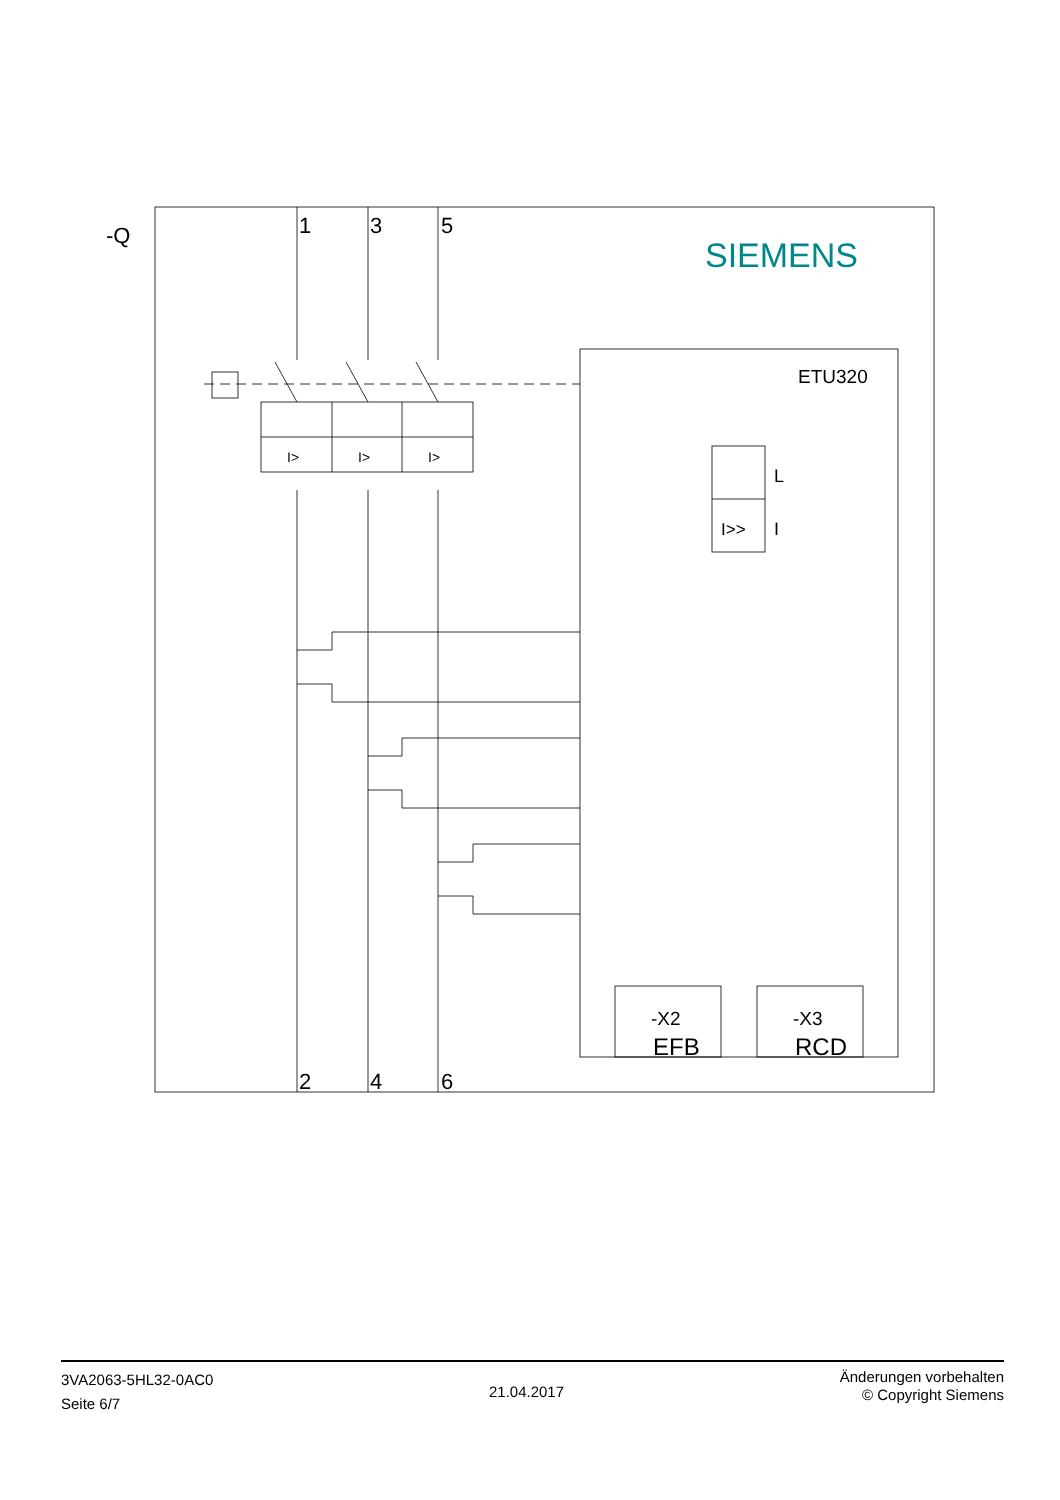-Q
SIEMENS
1
3
5
2
4
6
I>
I>
I>
ETU320
L
I>>
I
-X2
EFB
-X3
RCD
3VA2063-5HL32-0AC0
Seite 6/7
21.04.2017
Änderungen vorbehalten
© Copyright Siemens